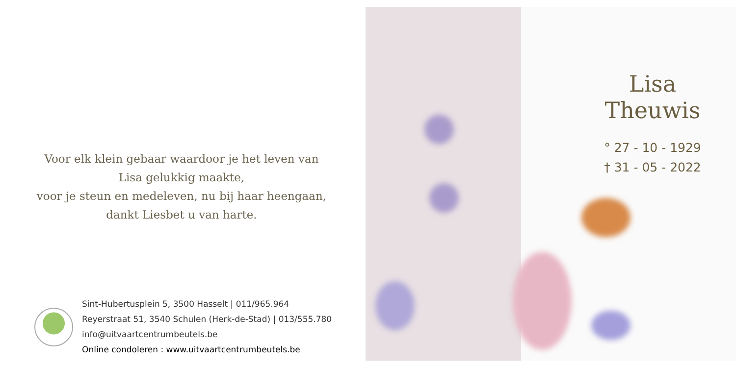Voor elk klein gebaar waardoor je het leven van
Lisa gelukkig maakte,
voor je steun en medeleven, nu bij haar heengaan,
dankt Liesbet u van harte.
Sint-Hubertusplein 5, 3500 Hasselt | 011/965.964
Reyerstraat 51, 3540 Schulen (Herk-de-Stad) | 013/555.780
info@uitvaartcentrumbeutels.be
Online condoleren : www.uitvaartcentrumbeutels.be
Lisa Theuwis
° 27 - 10 - 1929
† 31 - 05 - 2022